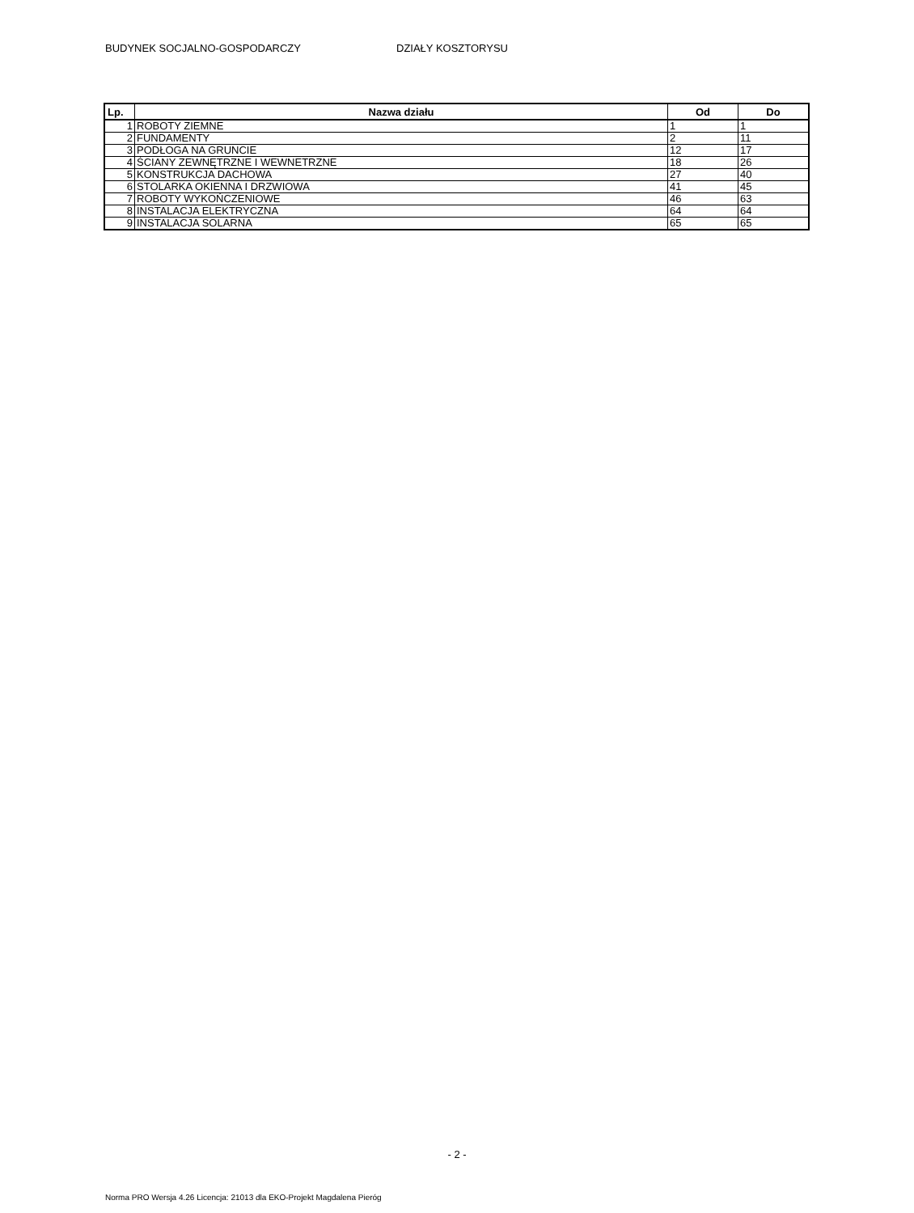BUDYNEK SOCJALNO-GOSPODARCZY DZIAŁY KOSZTORYSU
| Lp. | Nazwa działu | Od | Do |
| --- | --- | --- | --- |
| 1 | ROBOTY ZIEMNE | 1 | 1 |
| 2 | FUNDAMENTY | 2 | 11 |
| 3 | PODŁOGA NA GRUNCIE | 12 | 17 |
| 4 | ŚCIANY ZEWNĘTRZNE I WEWNETRZNE | 18 | 26 |
| 5 | KONSTRUKCJA DACHOWA | 27 | 40 |
| 6 | STOLARKA OKIENNA I DRZWIOWA | 41 | 45 |
| 7 | ROBOTY WYKOŃCZENIOWE | 46 | 63 |
| 8 | INSTALACJA ELEKTRYCZNA | 64 | 64 |
| 9 | INSTALACJA SOLARNA | 65 | 65 |
- 2 -
Norma PRO Wersja 4.26 Licencja: 21013 dla EKO-Projekt Magdalena Pieróg